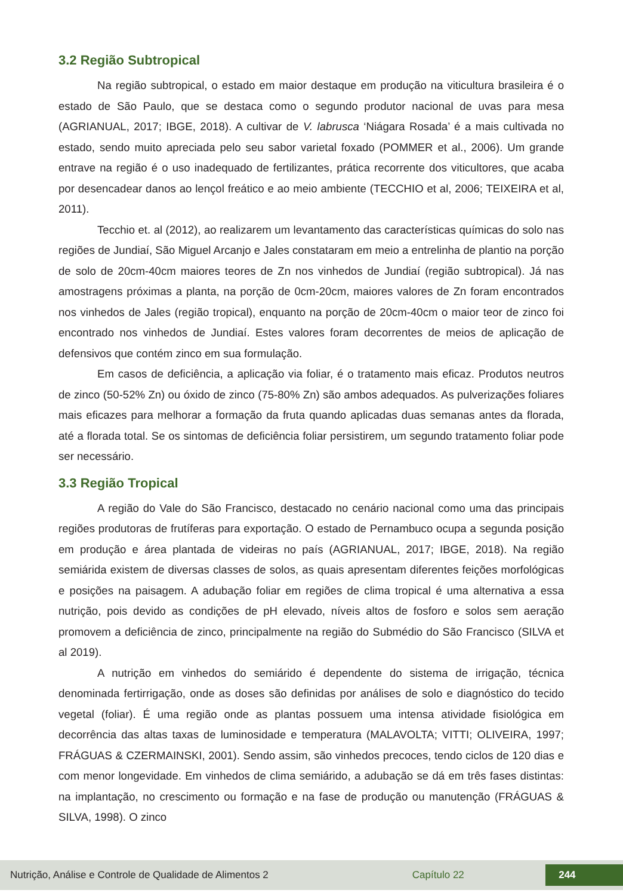3.2 Região Subtropical
Na região subtropical, o estado em maior destaque em produção na viticultura brasileira é o estado de São Paulo, que se destaca como o segundo produtor nacional de uvas para mesa (AGRIANUAL, 2017; IBGE, 2018). A cultivar de V. labrusca ‘Niágara Rosada’ é a mais cultivada no estado, sendo muito apreciada pelo seu sabor varietal foxado (POMMER et al., 2006). Um grande entrave na região é o uso inadequado de fertilizantes, prática recorrente dos viticultores, que acaba por desencadear danos ao lençol freático e ao meio ambiente (TECCHIO et al, 2006; TEIXEIRA et al, 2011).
Tecchio et. al (2012), ao realizarem um levantamento das características químicas do solo nas regiões de Jundiaí, São Miguel Arcanjo e Jales constataram em meio a entrelinha de plantio na porção de solo de 20cm-40cm maiores teores de Zn nos vinhedos de Jundiaí (região subtropical). Já nas amostragens próximas a planta, na porção de 0cm-20cm, maiores valores de Zn foram encontrados nos vinhedos de Jales (região tropical), enquanto na porção de 20cm-40cm o maior teor de zinco foi encontrado nos vinhedos de Jundiaí. Estes valores foram decorrentes de meios de aplicação de defensivos que contém zinco em sua formulação.
Em casos de deficiência, a aplicação via foliar, é o tratamento mais eficaz. Produtos neutros de zinco (50-52% Zn) ou óxido de zinco (75-80% Zn) são ambos adequados. As pulverizações foliares mais eficazes para melhorar a formação da fruta quando aplicadas duas semanas antes da florada, até a florada total. Se os sintomas de deficiência foliar persistirem, um segundo tratamento foliar pode ser necessário.
3.3 Região Tropical
A região do Vale do São Francisco, destacado no cenário nacional como uma das principais regiões produtoras de frutíferas para exportação. O estado de Pernambuco ocupa a segunda posição em produção e área plantada de videiras no país (AGRIANUAL, 2017; IBGE, 2018). Na região semiárida existem de diversas classes de solos, as quais apresentam diferentes feições morfológicas e posições na paisagem. A adubação foliar em regiões de clima tropical é uma alternativa a essa nutrição, pois devido as condições de pH elevado, níveis altos de fosforo e solos sem aeração promovem a deficiência de zinco, principalmente na região do Submédio do São Francisco (SILVA et al 2019).
A nutrição em vinhedos do semiárido é dependente do sistema de irrigação, técnica denominada fertirrigação, onde as doses são definidas por análises de solo e diagnóstico do tecido vegetal (foliar). É uma região onde as plantas possuem uma intensa atividade fisiológica em decorrência das altas taxas de luminosidade e temperatura (MALAVOLTA; VITTI; OLIVEIRA, 1997; FRÁGUAS & CZERMAINSKI, 2001). Sendo assim, são vinhedos precoces, tendo ciclos de 120 dias e com menor longevidade. Em vinhedos de clima semiárido, a adubação se dá em três fases distintas: na implantação, no crescimento ou formação e na fase de produção ou manutenção (FRÁGUAS & SILVA, 1998). O zinco
Nutrição, Análise e Controle de Qualidade de Alimentos 2 Capítulo 22 244